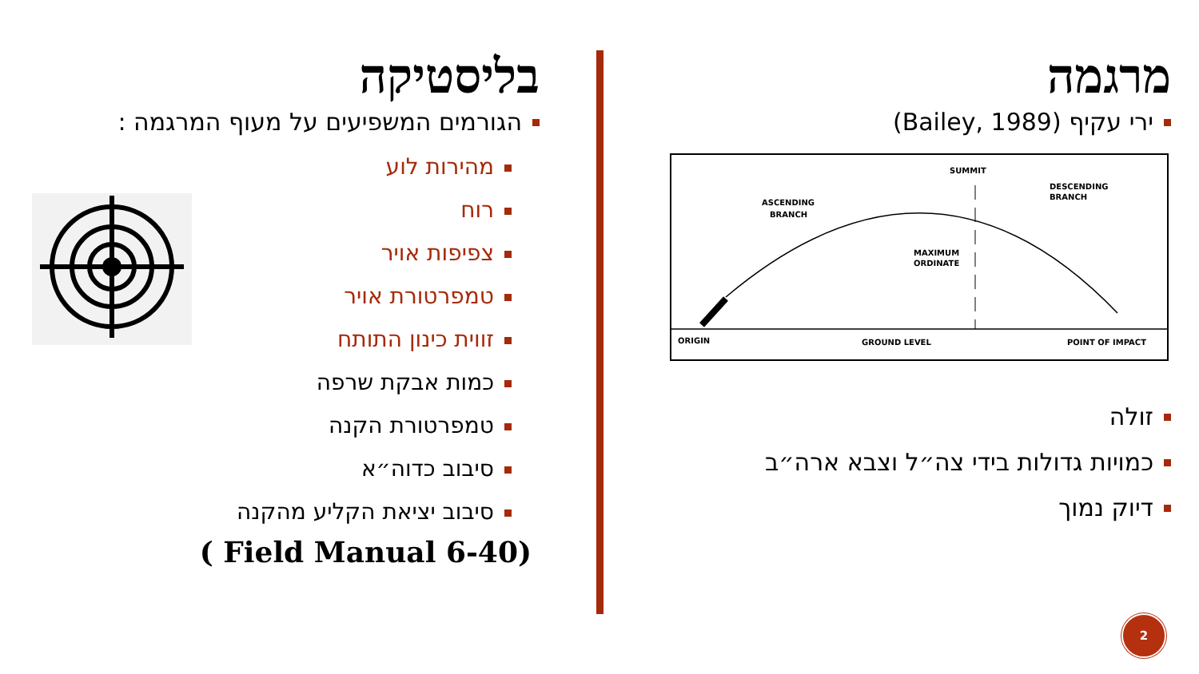מרגמה
ירי עקיף (Bailey, 1989)
SUMMIT
ASCENDING
BRANCH
DESCENDING
BRANCH
MAXIMUM
ORDINATE
ORIGIN
GROUND LEVEL
POINT OF IMPACT
זולה
כמויות גדולות בידי צה״ל וצבא ארה״ב
דיוק נמוך
בליסטיקה
הגורמים המשפיעים על מעוף המרגמה :
מהירות לוע
רוח
צפיפות אויר
טמפרטורת אויר
זווית כינון התותח
כמות אבקת שרפה
טמפרטורת הקנה
סיבוב כדוה״א
סיבוב יציאת הקליע מהקנה
( Field Manual 6-40)
2